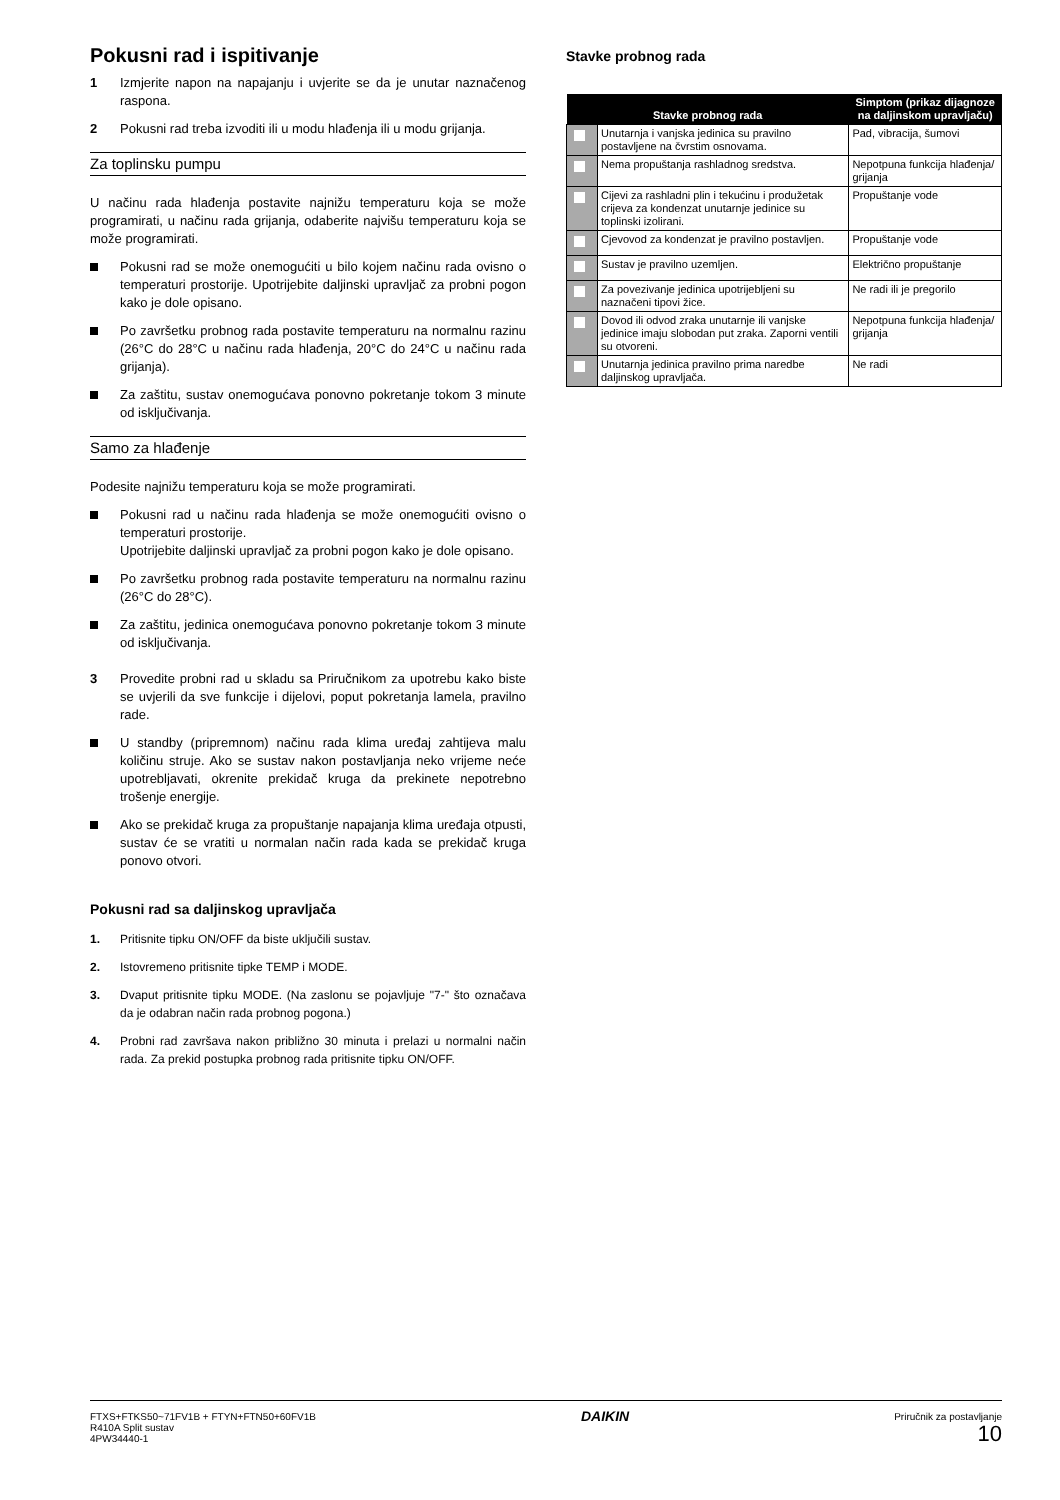Pokusni rad i ispitivanje
1 Izmjerite napon na napajanju i uvjerite se da je unutar naznačenog raspona.
2 Pokusni rad treba izvoditi ili u modu hlađenja ili u modu grijanja.
Za toplinsku pumpu
U načinu rada hlađenja postavite najnižu temperaturu koja se može programirati, u načinu rada grijanja, odaberite najvišu temperaturu koja se može programirati.
Pokusni rad se može onemogućiti u bilo kojem načinu rada ovisno o temperaturi prostorije. Upotrijebite daljinski upravljač za probni pogon kako je dole opisano.
Po završetku probnog rada postavite temperaturu na normalnu razinu (26°C do 28°C u načinu rada hlađenja, 20°C do 24°C u načinu rada grijanja).
Za zaštitu, sustav onemogućava ponovno pokretanje tokom 3 minute od isključivanja.
Samo za hlađenje
Podesite najnižu temperaturu koja se može programirati.
Pokusni rad u načinu rada hlađenja se može onemogućiti ovisno o temperaturi prostorije.
Upotrijebite daljinski upravljač za probni pogon kako je dole opisano.
Po završetku probnog rada postavite temperaturu na normalnu razinu (26°C do 28°C).
Za zaštitu, jedinica onemogućava ponovno pokretanje tokom 3 minute od isključivanja.
3 Provedite probni rad u skladu sa Priručnikom za upotrebu kako biste se uvjerili da sve funkcije i dijelovi, poput pokretanja lamela, pravilno rade.
U standby (pripremnom) načinu rada klima uređaj zahtijeva malu količinu struje. Ako se sustav nakon postavljanja neko vrijeme neće upotrebljavati, okrenite prekidač kruga da prekinete nepotrebno trošenje energije.
Ako se prekidač kruga za propuštanje napajanja klima uređaja otpusti, sustav će se vratiti u normalan način rada kada se prekidač kruga ponovo otvori.
Pokusni rad sa daljinskog upravljača
1. Pritisnite tipku ON/OFF da biste uključili sustav.
2. Istovremeno pritisnite tipke TEMP i MODE.
3. Dvaput pritisnite tipku MODE. (Na zaslonu se pojavljuje "7-" što označava da je odabran način rada probnog pogona.)
4. Probni rad završava nakon približno 30 minuta i prelazi u normalni način rada. Za prekid postupka probnog rada pritisnite tipku ON/OFF.
Stavke probnog rada
| Stavke probnog rada | | Simptom (prikaz dijagnoze na daljinskom upravljaču) |
| --- | --- | --- |
| | Unutarnja i vanjska jedinica su pravilno postavljene na čvrstim osnovama. | Pad, vibracija, šumovi |
| | Nema propuštanja rashladnog sredstva. | Nepotpuna funkcija hlađenja/ grijanja |
| | Cijevi za rashladni plin i tekućinu i produžetak crijeva za kondenzat unutarnje jedinice su toplinski izolirani. | Propuštanje vode |
| | Cjevovod za kondenzat je pravilno postavljen. | Propuštanje vode |
| | Sustav je pravilno uzemljen. | Električno propuštanje |
| | Za povezivanje jedinica upotrijebljeni su naznačeni tipovi žice. | Ne radi ili je pregorilo |
| | Dovod ili odvod zraka unutarnje ili vanjske jedinice imaju slobodan put zraka. Zaporni ventili su otvoreni. | Nepotpuna funkcija hlađenja/ grijanja |
| | Unutarnja jedinica pravilno prima naredbe daljinskog upravljača. | Ne radi |
FTXS+FTKS50~71FV1B + FTYN+FTN50+60FV1B
R410A Split sustav
4PW34440-1
DAIKIN
Priručnik za postavljanje
10